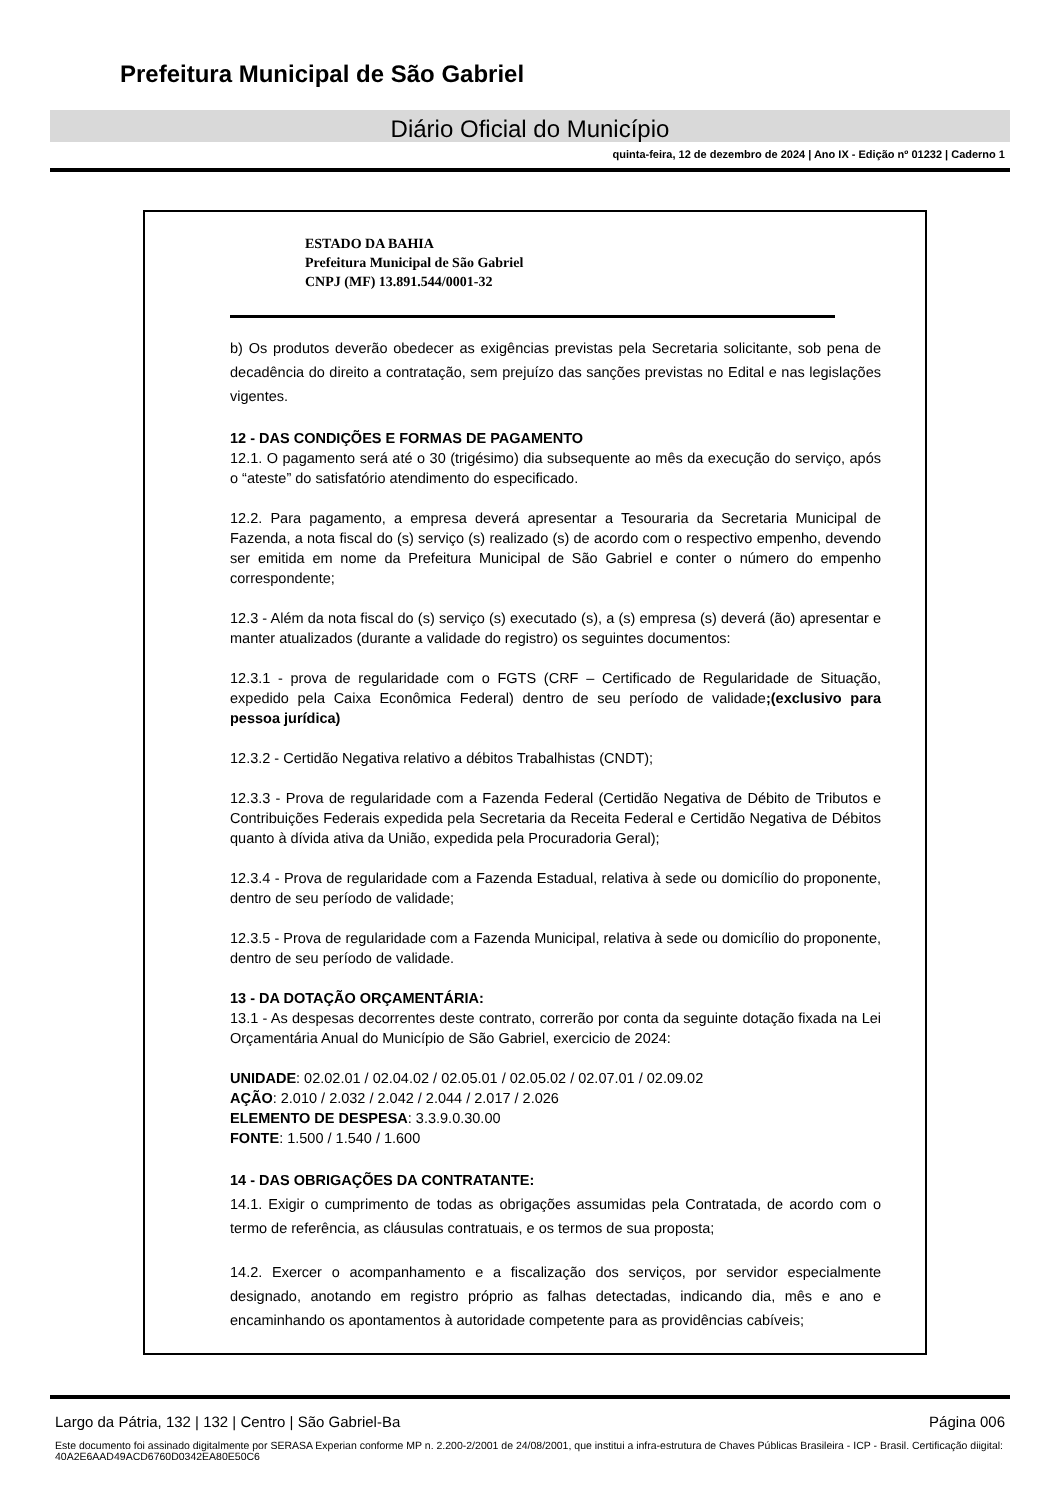Prefeitura Municipal de São Gabriel
Diário Oficial do Município
quinta-feira, 12 de dezembro de 2024 | Ano IX - Edição nº 01232 | Caderno 1
ESTADO DA BAHIA
Prefeitura Municipal de São Gabriel
CNPJ (MF) 13.891.544/0001-32
b) Os produtos deverão obedecer as exigências previstas pela Secretaria solicitante, sob pena de decadência do direito a contratação, sem prejuízo das sanções previstas no Edital e nas legislações vigentes.
12 - DAS CONDIÇÕES E FORMAS DE PAGAMENTO
12.1. O pagamento será até o 30 (trigésimo) dia subsequente ao mês da execução do serviço, após o “ateste” do satisfatório atendimento do especificado.
12.2. Para pagamento, a empresa deverá apresentar a Tesouraria da Secretaria Municipal de Fazenda, a nota fiscal do (s) serviço (s) realizado (s) de acordo com o respectivo empenho, devendo ser emitida em nome da Prefeitura Municipal de São Gabriel e conter o número do empenho correspondente;
12.3 - Além da nota fiscal do (s) serviço (s) executado (s), a (s) empresa (s) deverá (ão) apresentar e manter atualizados (durante a validade do registro) os seguintes documentos:
12.3.1 - prova de regularidade com o FGTS (CRF – Certificado de Regularidade de Situação, expedido pela Caixa Econômica Federal) dentro de seu período de validade;(exclusivo para pessoa jurídica)
12.3.2 - Certidão Negativa relativo a débitos Trabalhistas (CNDT);
12.3.3 - Prova de regularidade com a Fazenda Federal (Certidão Negativa de Débito de Tributos e Contribuições Federais expedida pela Secretaria da Receita Federal e Certidão Negativa de Débitos quanto à dívida ativa da União, expedida pela Procuradoria Geral);
12.3.4 - Prova de regularidade com a Fazenda Estadual, relativa à sede ou domicílio do proponente, dentro de seu período de validade;
12.3.5 - Prova de regularidade com a Fazenda Municipal, relativa à sede ou domicílio do proponente, dentro de seu período de validade.
13 - DA DOTAÇÃO ORÇAMENTÁRIA:
13.1 - As despesas decorrentes deste contrato, correrão por conta da seguinte dotação fixada na Lei Orçamentária Anual do Município de São Gabriel, exercicio de 2024:
UNIDADE: 02.02.01 / 02.04.02 / 02.05.01 / 02.05.02 / 02.07.01 / 02.09.02
AÇÃO: 2.010 / 2.032 / 2.042 / 2.044 / 2.017 / 2.026
ELEMENTO DE DESPESA: 3.3.9.0.30.00
FONTE: 1.500 / 1.540 / 1.600
14 - DAS OBRIGAÇÕES DA CONTRATANTE:
14.1. Exigir o cumprimento de todas as obrigações assumidas pela Contratada, de acordo com o termo de referência, as cláusulas contratuais, e os termos de sua proposta;
14.2. Exercer o acompanhamento e a fiscalização dos serviços, por servidor especialmente designado, anotando em registro próprio as falhas detectadas, indicando dia, mês e ano e encaminhando os apontamentos à autoridade competente para as providências cabíveis;
Largo da Pátria, 132 | 132 | Centro | São Gabriel-Ba Página 006
Este documento foi assinado digitalmente por SERASA Experian conforme MP n. 2.200-2/2001 de 24/08/2001, que institui a infra-estrutura de Chaves Públicas Brasileira - ICP - Brasil. Certificação diigital: 40A2E6AAD49ACD6760D0342EA80E50C6